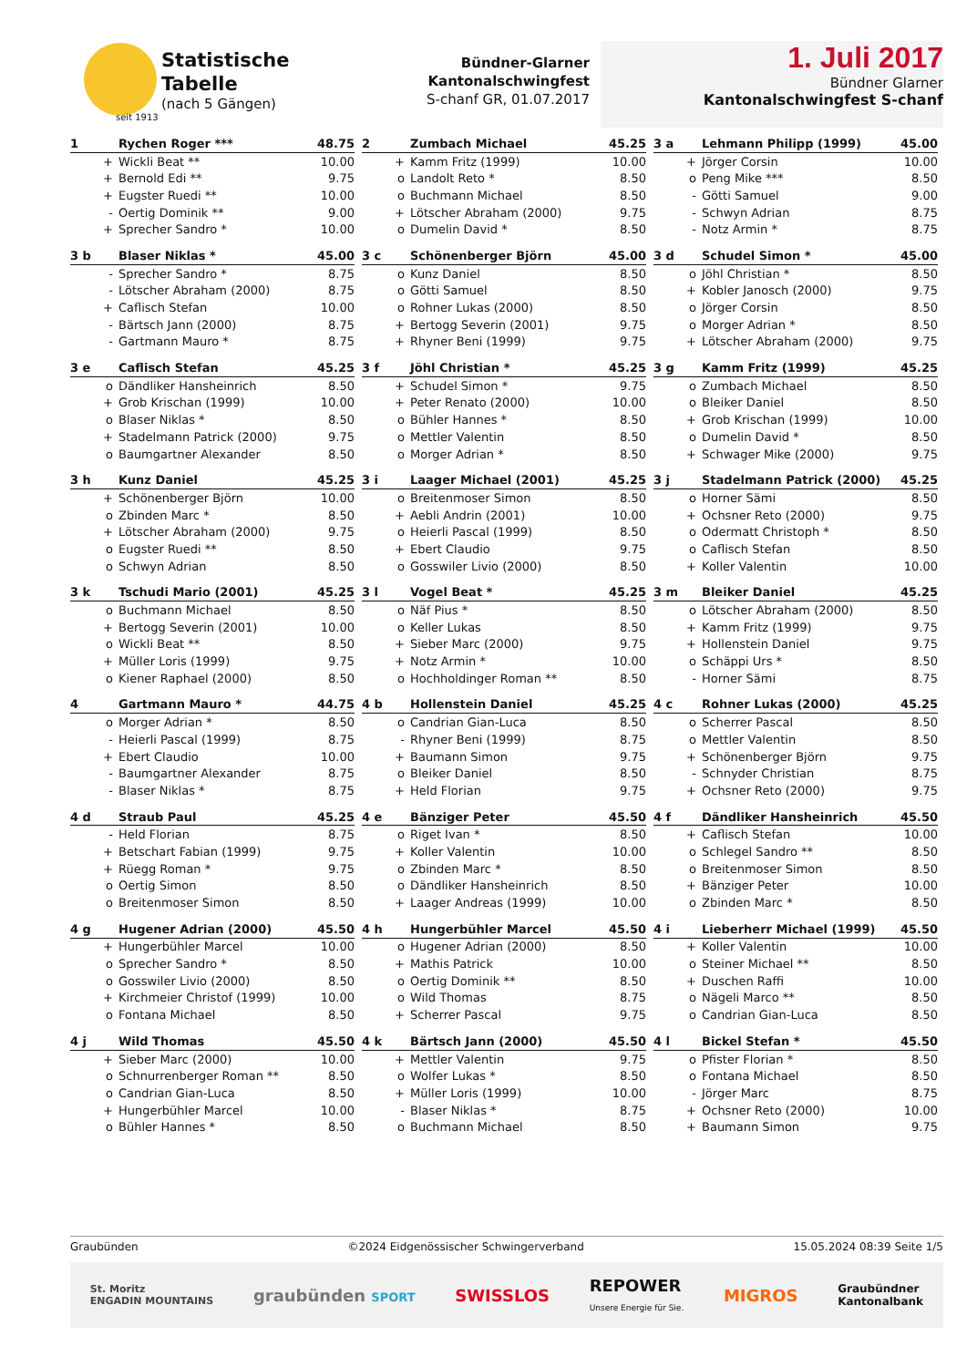seit 1913
Statistische
Tabelle
(nach 5 Gängen)
Bündner-Glarner
Kantonalschwingfest
S-chanf GR, 01.07.2017
1. Juli 2017
Bündner Glarner
Kantonalschwingfest S-chanf
| 1 | Rychen Roger *** | 48.75 |
| --- | --- | --- |
| + | Wickli Beat ** | 10.00 |
| + | Bernold Edi ** | 9.75 |
| + | Eugster Ruedi ** | 10.00 |
| - | Oertig Dominik ** | 9.00 |
| + | Sprecher Sandro * | 10.00 |
| 2 | Zumbach Michael | 45.25 |
| --- | --- | --- |
| + | Kamm Fritz (1999) | 10.00 |
| o | Landolt Reto * | 8.50 |
| o | Buchmann Michael | 8.50 |
| + | Lötscher Abraham (2000) | 9.75 |
| o | Dumelin David * | 8.50 |
| 3 a | Lehmann Philipp (1999) | 45.00 |
| --- | --- | --- |
| + | Jörger Corsin | 10.00 |
| o | Peng Mike *** | 8.50 |
| - | Götti Samuel | 9.00 |
| - | Schwyn Adrian | 8.75 |
| - | Notz Armin * | 8.75 |
| 3 b | Blaser Niklas * | 45.00 |
| --- | --- | --- |
| - | Sprecher Sandro * | 8.75 |
| - | Lötscher Abraham (2000) | 8.75 |
| + | Caflisch Stefan | 10.00 |
| - | Bärtsch Jann (2000) | 8.75 |
| - | Gartmann Mauro * | 8.75 |
| 3 c | Schönenberger Björn | 45.00 |
| --- | --- | --- |
| o | Kunz Daniel | 8.50 |
| o | Götti Samuel | 8.50 |
| o | Rohner Lukas (2000) | 8.50 |
| + | Bertogg Severin (2001) | 9.75 |
| + | Rhyner Beni (1999) | 9.75 |
| 3 d | Schudel Simon * | 45.00 |
| --- | --- | --- |
| o | Jöhl Christian * | 8.50 |
| + | Kobler Janosch (2000) | 9.75 |
| o | Jörger Corsin | 8.50 |
| o | Morger Adrian * | 8.50 |
| + | Lötscher Abraham (2000) | 9.75 |
| 3 e | Caflisch Stefan | 45.25 |
| --- | --- | --- |
| o | Dändliker Hansheinrich | 8.50 |
| + | Grob Krischan (1999) | 10.00 |
| o | Blaser Niklas * | 8.50 |
| + | Stadelmann Patrick (2000) | 9.75 |
| o | Baumgartner Alexander | 8.50 |
| 3 f | Jöhl Christian * | 45.25 |
| --- | --- | --- |
| + | Schudel Simon * | 9.75 |
| + | Peter Renato (2000) | 10.00 |
| o | Bühler Hannes * | 8.50 |
| o | Mettler Valentin | 8.50 |
| o | Morger Adrian * | 8.50 |
| 3 g | Kamm Fritz (1999) | 45.25 |
| --- | --- | --- |
| o | Zumbach Michael | 8.50 |
| o | Bleiker Daniel | 8.50 |
| + | Grob Krischan (1999) | 10.00 |
| o | Dumelin David * | 8.50 |
| + | Schwager Mike (2000) | 9.75 |
| 3 h | Kunz Daniel | 45.25 |
| --- | --- | --- |
| + | Schönenberger Björn | 10.00 |
| o | Zbinden Marc * | 8.50 |
| + | Lötscher Abraham (2000) | 9.75 |
| o | Eugster Ruedi ** | 8.50 |
| o | Schwyn Adrian | 8.50 |
| 3 i | Laager Michael (2001) | 45.25 |
| --- | --- | --- |
| o | Breitenmoser Simon | 8.50 |
| + | Aebli Andrin (2001) | 10.00 |
| o | Heierli Pascal (1999) | 8.50 |
| + | Ebert Claudio | 9.75 |
| o | Gosswiler Livio (2000) | 8.50 |
| 3 j | Stadelmann Patrick (2000) | 45.25 |
| --- | --- | --- |
| o | Horner Sämi | 8.50 |
| + | Ochsner Reto (2000) | 9.75 |
| o | Odermatt Christoph * | 8.50 |
| o | Caflisch Stefan | 8.50 |
| + | Koller Valentin | 10.00 |
| 3 k | Tschudi Mario (2001) | 45.25 |
| --- | --- | --- |
| o | Buchmann Michael | 8.50 |
| + | Bertogg Severin (2001) | 10.00 |
| o | Wickli Beat ** | 8.50 |
| + | Müller Loris (1999) | 9.75 |
| o | Kiener Raphael (2000) | 8.50 |
| 3 l | Vogel Beat * | 45.25 |
| --- | --- | --- |
| o | Näf Pius * | 8.50 |
| o | Keller Lukas | 8.50 |
| + | Sieber Marc (2000) | 9.75 |
| + | Notz Armin * | 10.00 |
| o | Hochholdinger Roman ** | 8.50 |
| 3 m | Bleiker Daniel | 45.25 |
| --- | --- | --- |
| o | Lötscher Abraham (2000) | 8.50 |
| + | Kamm Fritz (1999) | 9.75 |
| + | Hollenstein Daniel | 9.75 |
| o | Schäppi Urs * | 8.50 |
| - | Horner Sämi | 8.75 |
| 4 | Gartmann Mauro * | 44.75 |
| --- | --- | --- |
| o | Morger Adrian * | 8.50 |
| - | Heierli Pascal (1999) | 8.75 |
| + | Ebert Claudio | 10.00 |
| - | Baumgartner Alexander | 8.75 |
| - | Blaser Niklas * | 8.75 |
| 4 b | Hollenstein Daniel | 45.25 |
| --- | --- | --- |
| o | Candrian Gian-Luca | 8.50 |
| - | Rhyner Beni (1999) | 8.75 |
| + | Baumann Simon | 9.75 |
| o | Bleiker Daniel | 8.50 |
| + | Held Florian | 9.75 |
| 4 c | Rohner Lukas (2000) | 45.25 |
| --- | --- | --- |
| o | Scherrer Pascal | 8.50 |
| o | Mettler Valentin | 8.50 |
| + | Schönenberger Björn | 9.75 |
| - | Schnyder Christian | 8.75 |
| + | Ochsner Reto (2000) | 9.75 |
| 4 d | Straub Paul | 45.25 |
| --- | --- | --- |
| - | Held Florian | 8.75 |
| + | Betschart Fabian (1999) | 9.75 |
| + | Rüegg Roman * | 9.75 |
| o | Oertig Simon | 8.50 |
| o | Breitenmoser Simon | 8.50 |
| 4 e | Bänziger Peter | 45.50 |
| --- | --- | --- |
| o | Riget Ivan * | 8.50 |
| + | Koller Valentin | 10.00 |
| o | Zbinden Marc * | 8.50 |
| o | Dändliker Hansheinrich | 8.50 |
| + | Laager Andreas (1999) | 10.00 |
| 4 f | Dändliker Hansheinrich | 45.50 |
| --- | --- | --- |
| + | Caflisch Stefan | 10.00 |
| o | Schlegel Sandro ** | 8.50 |
| o | Breitenmoser Simon | 8.50 |
| + | Bänziger Peter | 10.00 |
| o | Zbinden Marc * | 8.50 |
| 4 g | Hugener Adrian (2000) | 45.50 |
| --- | --- | --- |
| + | Hungerbühler Marcel | 10.00 |
| o | Sprecher Sandro * | 8.50 |
| o | Gosswiler Livio (2000) | 8.50 |
| + | Kirchmeier Christof (1999) | 10.00 |
| o | Fontana Michael | 8.50 |
| 4 h | Hungerbühler Marcel | 45.50 |
| --- | --- | --- |
| o | Hugener Adrian (2000) | 8.50 |
| + | Mathis Patrick | 10.00 |
| o | Oertig Dominik ** | 8.50 |
| o | Wild Thomas | 8.75 |
| + | Scherrer Pascal | 9.75 |
| 4 i | Lieberherr Michael (1999) | 45.50 |
| --- | --- | --- |
| + | Koller Valentin | 10.00 |
| o | Steiner Michael ** | 8.50 |
| + | Duschen Raffi | 10.00 |
| o | Nägeli Marco ** | 8.50 |
| o | Candrian Gian-Luca | 8.50 |
| 4 j | Wild Thomas | 45.50 |
| --- | --- | --- |
| + | Sieber Marc (2000) | 10.00 |
| o | Schnurrenberger Roman ** | 8.50 |
| o | Candrian Gian-Luca | 8.50 |
| + | Hungerbühler Marcel | 10.00 |
| o | Bühler Hannes * | 8.50 |
| 4 k | Bärtsch Jann (2000) | 45.50 |
| --- | --- | --- |
| + | Mettler Valentin | 9.75 |
| o | Wolfer Lukas * | 8.50 |
| + | Müller Loris (1999) | 10.00 |
| - | Blaser Niklas * | 8.75 |
| o | Buchmann Michael | 8.50 |
| 4 l | Bickel Stefan * | 45.50 |
| --- | --- | --- |
| o | Pfister Florian * | 8.50 |
| o | Fontana Michael | 8.50 |
| - | Jörger Marc | 8.75 |
| + | Ochsner Reto (2000) | 10.00 |
| + | Baumann Simon | 9.75 |
Graubünden ©2024 Eidgenössischer Schwingerverband 15.05.2024 08:39 Seite 1/5
St. Moritz
ENGADIN MOUNTAINS graubünden SPORT SWISSLOS REPOWER
Unsere Energie für Sie. MIGROS Graubündner
Kantonalbank